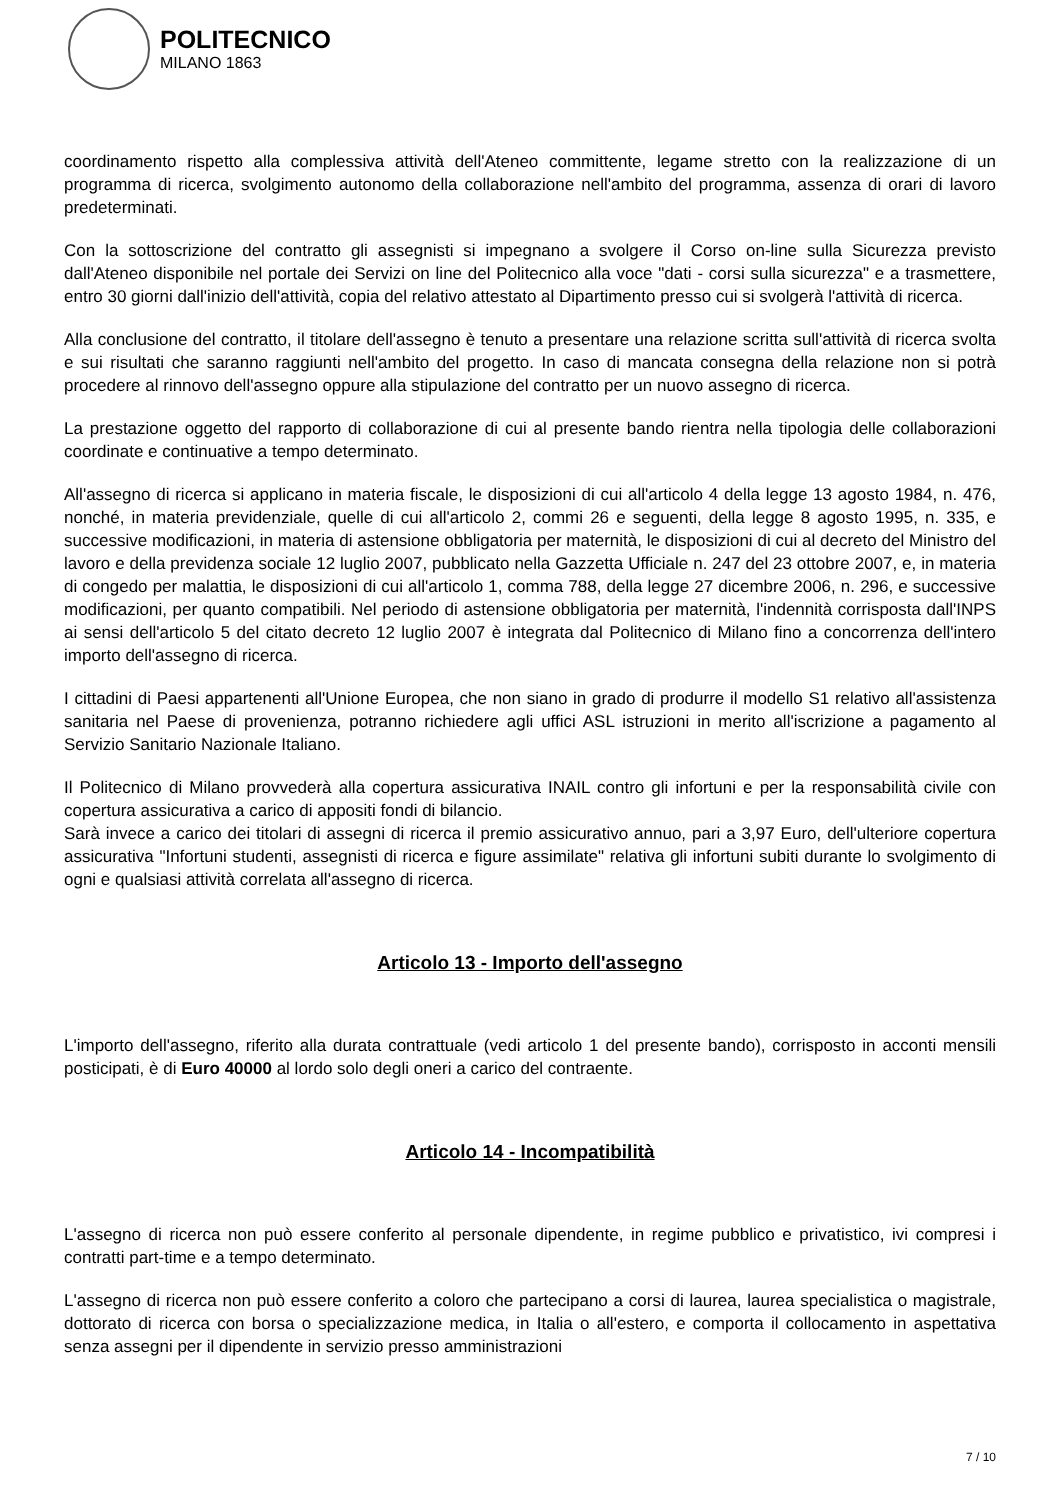POLITECNICO
MILANO 1863
coordinamento rispetto alla complessiva attività dell'Ateneo committente, legame stretto con la realizzazione di un programma di ricerca, svolgimento autonomo della collaborazione nell'ambito del programma, assenza di orari di lavoro predeterminati.
Con la sottoscrizione del contratto gli assegnisti si impegnano a svolgere il Corso on-line sulla Sicurezza previsto dall'Ateneo disponibile nel portale dei Servizi on line del Politecnico alla voce "dati - corsi sulla sicurezza" e a trasmettere, entro 30 giorni dall'inizio dell'attività, copia del relativo attestato al Dipartimento presso cui si svolgerà l'attività di ricerca.
Alla conclusione del contratto, il titolare dell'assegno è tenuto a presentare una relazione scritta sull'attività di ricerca svolta e sui risultati che saranno raggiunti nell'ambito del progetto. In caso di mancata consegna della relazione non si potrà procedere al rinnovo dell'assegno oppure alla stipulazione del contratto per un nuovo assegno di ricerca.
La prestazione oggetto del rapporto di collaborazione di cui al presente bando rientra nella tipologia delle collaborazioni coordinate e continuative a tempo determinato.
All'assegno di ricerca si applicano in materia fiscale, le disposizioni di cui all'articolo 4 della legge 13 agosto 1984, n. 476, nonché, in materia previdenziale, quelle di cui all'articolo 2, commi 26 e seguenti, della legge 8 agosto 1995, n. 335, e successive modificazioni, in materia di astensione obbligatoria per maternità, le disposizioni di cui al decreto del Ministro del lavoro e della previdenza sociale 12 luglio 2007, pubblicato nella Gazzetta Ufficiale n. 247 del 23 ottobre 2007, e, in materia di congedo per malattia, le disposizioni di cui all'articolo 1, comma 788, della legge 27 dicembre 2006, n. 296, e successive modificazioni, per quanto compatibili. Nel periodo di astensione obbligatoria per maternità, l'indennità corrisposta dall'INPS ai sensi dell'articolo 5 del citato decreto 12 luglio 2007 è integrata dal Politecnico di Milano fino a concorrenza dell'intero importo dell'assegno di ricerca.
I cittadini di Paesi appartenenti all'Unione Europea, che non siano in grado di produrre il modello S1 relativo all'assistenza sanitaria nel Paese di provenienza, potranno richiedere agli uffici ASL istruzioni in merito all'iscrizione a pagamento al Servizio Sanitario Nazionale Italiano.
Il Politecnico di Milano provvederà alla copertura assicurativa INAIL contro gli infortuni e per la responsabilità civile con copertura assicurativa a carico di appositi fondi di bilancio.
Sarà invece a carico dei titolari di assegni di ricerca il premio assicurativo annuo, pari a 3,97 Euro, dell'ulteriore copertura assicurativa "Infortuni studenti, assegnisti di ricerca e figure assimilate" relativa gli infortuni subiti durante lo svolgimento di ogni e qualsiasi attività correlata all'assegno di ricerca.
Articolo 13 - Importo dell'assegno
L'importo dell'assegno, riferito alla durata contrattuale (vedi articolo 1 del presente bando), corrisposto in acconti mensili posticipati, è di Euro 40000 al lordo solo degli oneri a carico del contraente.
Articolo 14 - Incompatibilità
L'assegno di ricerca non può essere conferito al personale dipendente, in regime pubblico e privatistico, ivi compresi i contratti part-time e a tempo determinato.
L'assegno di ricerca non può essere conferito a coloro che partecipano a corsi di laurea, laurea specialistica o magistrale, dottorato di ricerca con borsa o specializzazione medica, in Italia o all'estero, e comporta il collocamento in aspettativa senza assegni per il dipendente in servizio presso amministrazioni
7 / 10